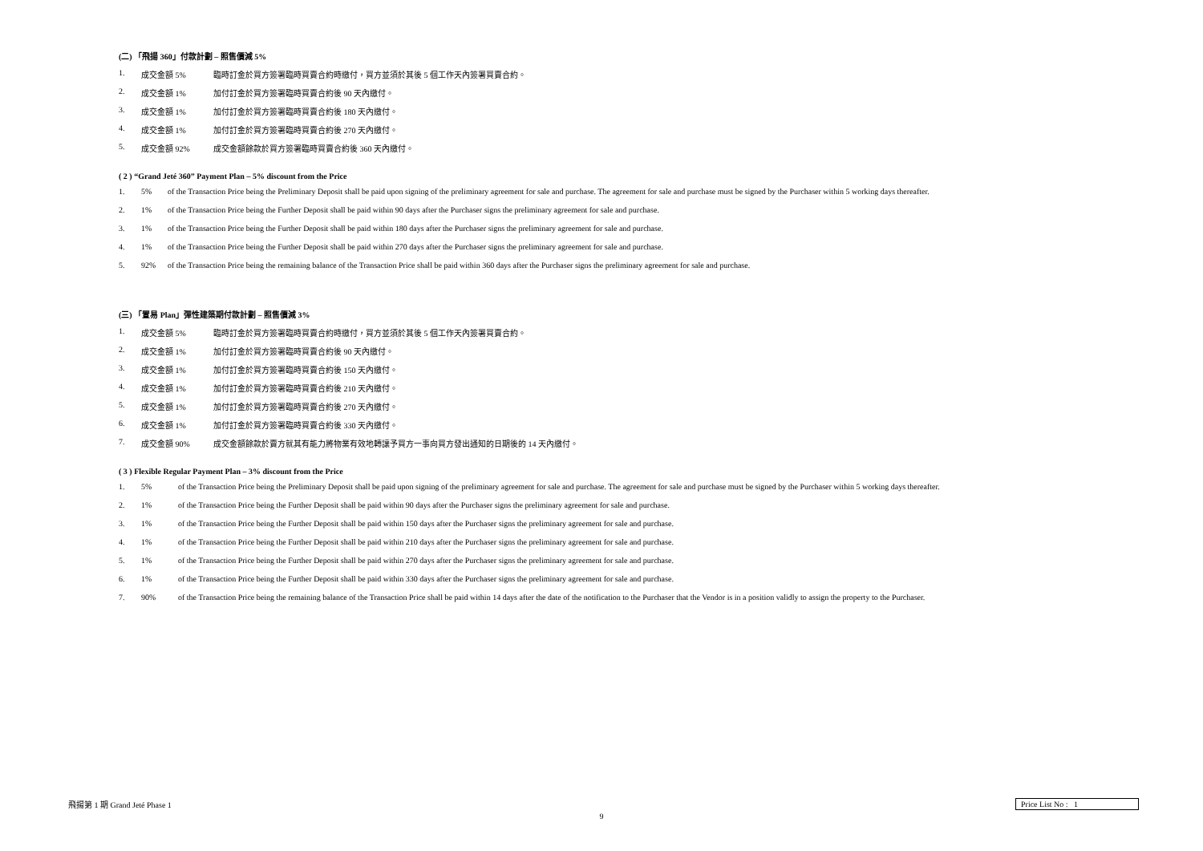(二) 「飛揚 360」付款計劃 – 照售價減 5%
1. 成交金額 5% 臨時訂金於買方簽署臨時買賣合約時繳付，買方並須於其後 5 個工作天內簽署買賣合約。
2. 成交金額 1% 加付訂金於買方簽署臨時買賣合約後 90 天內繳付。
3. 成交金額 1% 加付訂金於買方簽署臨時買賣合約後 180 天內繳付。
4. 成交金額 1% 加付訂金於買方簽署臨時買賣合約後 270 天內繳付。
5. 成交金額 92% 成交金額餘款於買方簽署臨時買賣合約後 360 天內繳付。
( 2 ) “Grand Jeté 360” Payment Plan – 5% discount from the Price
1. 5% of the Transaction Price being the Preliminary Deposit shall be paid upon signing of the preliminary agreement for sale and purchase. The agreement for sale and purchase must be signed by the Purchaser within 5 working days thereafter.
2. 1% of the Transaction Price being the Further Deposit shall be paid within 90 days after the Purchaser signs the preliminary agreement for sale and purchase.
3. 1% of the Transaction Price being the Further Deposit shall be paid within 180 days after the Purchaser signs the preliminary agreement for sale and purchase.
4. 1% of the Transaction Price being the Further Deposit shall be paid within 270 days after the Purchaser signs the preliminary agreement for sale and purchase.
5. 92% of the Transaction Price being the remaining balance of the Transaction Price shall be paid within 360 days after the Purchaser signs the preliminary agreement for sale and purchase.
(三) 「置易 Plan」彈性建築期付款計劃 – 照售價減 3%
1. 成交金額 5% 臨時訂金於買方簽署臨時買賣合約時繳付，買方並須於其後 5 個工作天內簽署買賣合約。
2. 成交金額 1% 加付訂金於買方簽署臨時買賣合約後 90 天內繳付。
3. 成交金額 1% 加付訂金於買方簽署臨時買賣合約後 150 天內繳付。
4. 成交金額 1% 加付訂金於買方簽署臨時買賣合約後 210 天內繳付。
5. 成交金額 1% 加付訂金於買方簽署臨時買賣合約後 270 天內繳付。
6. 成交金額 1% 加付訂金於買方簽署臨時買賣合約後 330 天內繳付。
7. 成交金額 90% 成交金額餘款於賣方就其有能力將物業有效地轉讓予買方一事向買方發出通知的日期後的 14 天內繳付。
( 3 ) Flexible Regular Payment Plan – 3% discount from the Price
1. 5% of the Transaction Price being the Preliminary Deposit shall be paid upon signing of the preliminary agreement for sale and purchase. The agreement for sale and purchase must be signed by the Purchaser within 5 working days thereafter.
2. 1% of the Transaction Price being the Further Deposit shall be paid within 90 days after the Purchaser signs the preliminary agreement for sale and purchase.
3. 1% of the Transaction Price being the Further Deposit shall be paid within 150 days after the Purchaser signs the preliminary agreement for sale and purchase.
4. 1% of the Transaction Price being the Further Deposit shall be paid within 210 days after the Purchaser signs the preliminary agreement for sale and purchase.
5. 1% of the Transaction Price being the Further Deposit shall be paid within 270 days after the Purchaser signs the preliminary agreement for sale and purchase.
6. 1% of the Transaction Price being the Further Deposit shall be paid within 330 days after the Purchaser signs the preliminary agreement for sale and purchase.
7. 90% of the Transaction Price being the remaining balance of the Transaction Price shall be paid within 14 days after the date of the notification to the Purchaser that the Vendor is in a position validly to assign the property to the Purchaser.
飛揚第 1 期 Grand Jeté Phase 1 Price List No : 1
9